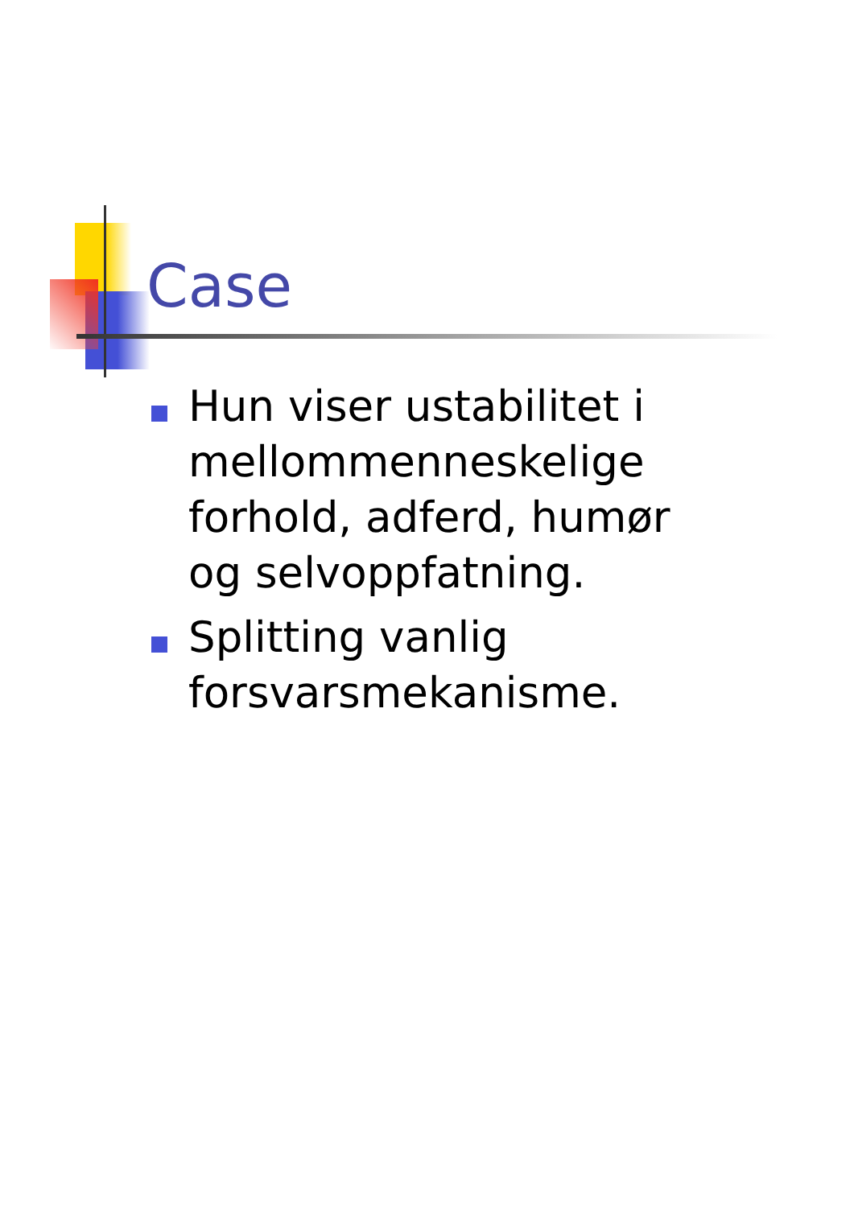Case
Hun viser ustabilitet i mellommenneskelige forhold, adferd, humør og selvoppfatning.
Splitting vanlig forsvarsmekanisme.